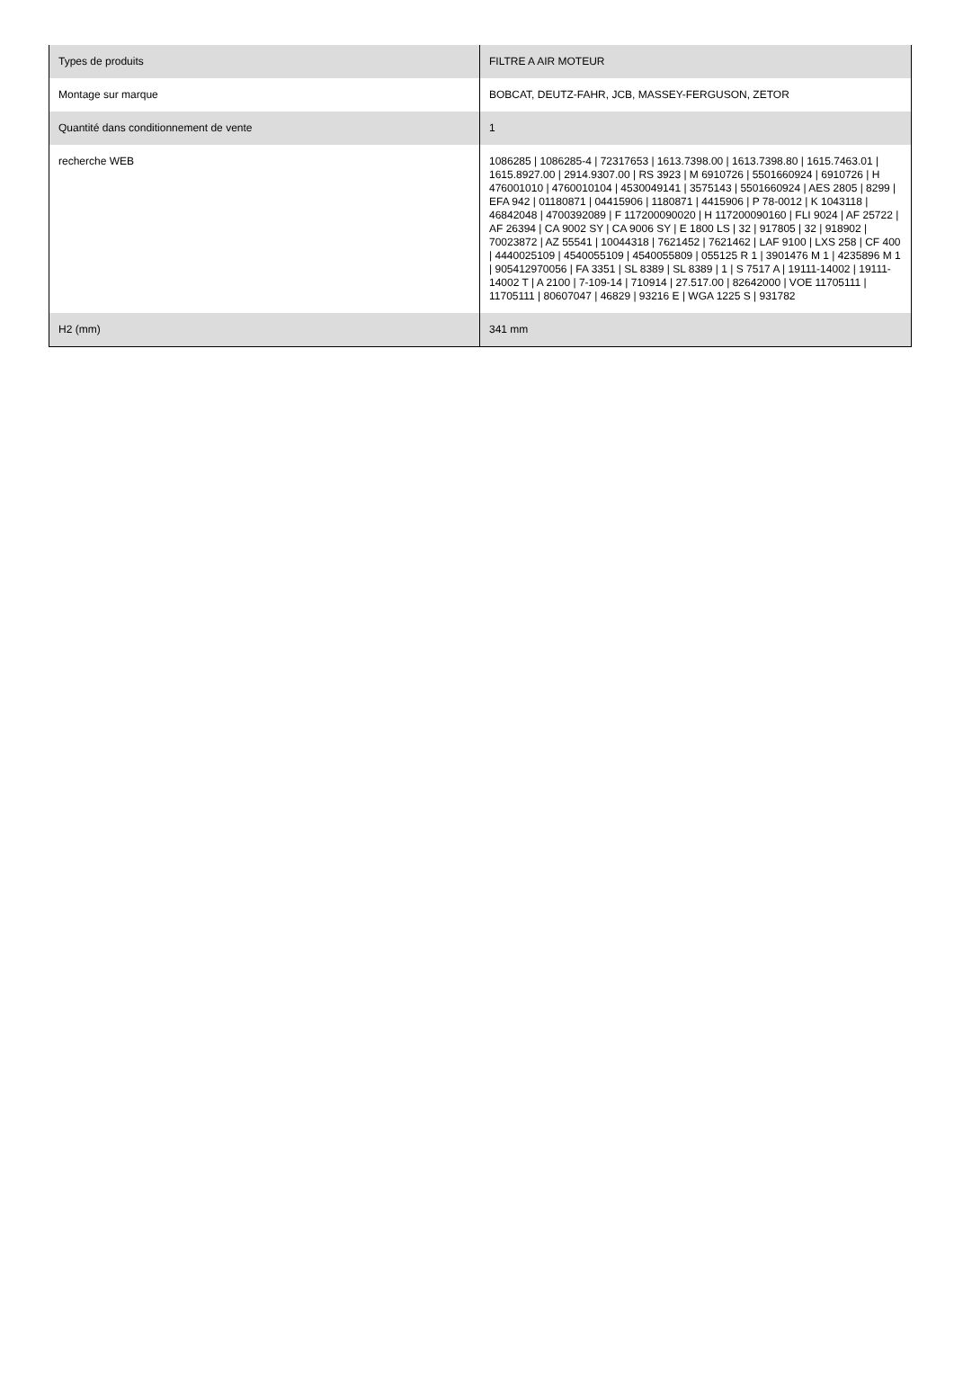| Types de produits | FILTRE A AIR MOTEUR |
| Montage sur marque | BOBCAT, DEUTZ-FAHR, JCB, MASSEY-FERGUSON, ZETOR |
| Quantité dans conditionnement de vente | 1 |
| recherche WEB | 1086285 / 1086285-4 / 72317653 / 1613.7398.00 / 1613.7398.80 / 1615.7463.01 / 1615.8927.00 / 2914.9307.00 / RS 3923 / M 6910726 / 5501660924 / 6910726 / H 476001010 / 4760010104 / 4530049141 / 3575143 / 5501660924 / AES 2805 / 8299 / EFA 942 / 01180871 / 04415906 / 1180871 / 4415906 / P 78-0012 / K 1043118 / 46842048 / 4700392089 / F 117200090020 / H 117200090160 / FLI 9024 / AF 25722 / AF 26394 / CA 9002 SY / CA 9006 SY / E 1800 LS / 32 / 917805 / 32 / 918902 / 70023872 / AZ 55541 / 10044318 / 7621452 / 7621462 / LAF 9100 / LXS 258 / CF 400 / 4440025109 / 4540055109 / 4540055809 / 055125 R 1 / 3901476 M 1 / 4235896 M 1 / 905412970056 / FA 3351 / SL 8389 / SL 8389 / 1 / S 7517 A / 19111-14002 / 19111-14002 T / A 2100 / 7-109-14 / 710914 / 27.517.00 / 82642000 / VOE 11705111 / 11705111 / 80607047 / 46829 / 93216 E / WGA 1225 S / 931782 |
| H2 (mm) | 341 mm |